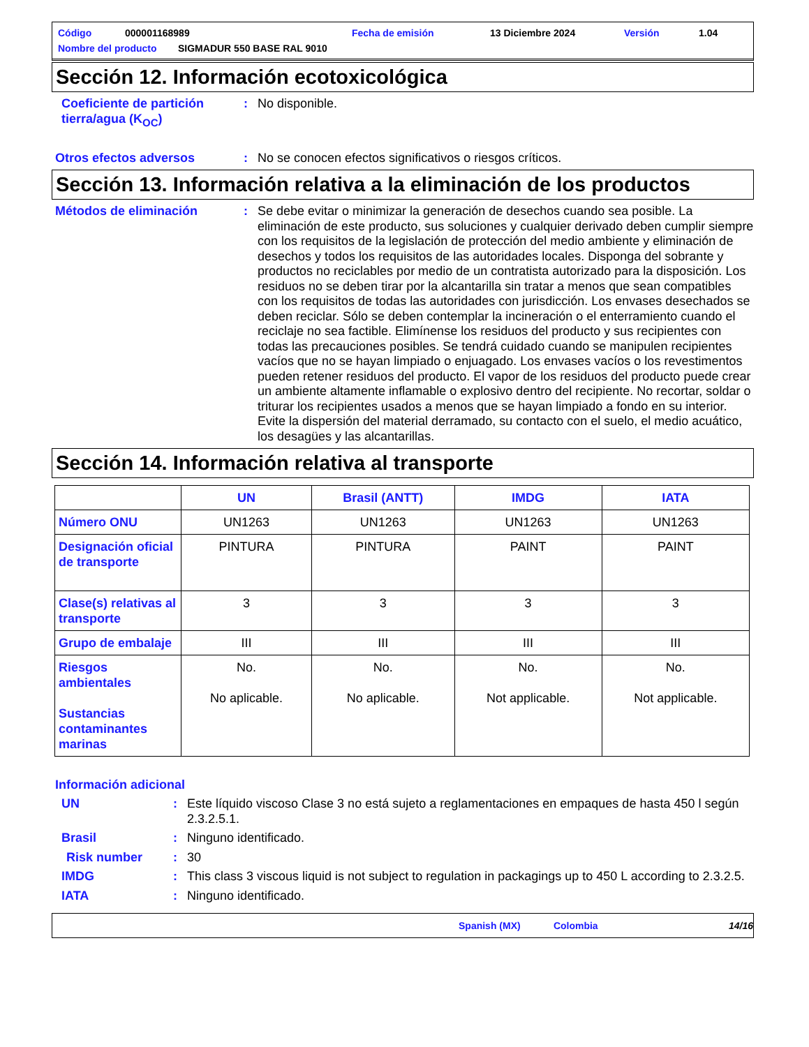Código 000001168989 Fecha de emisión 13 Diciembre 2024 Versión 1.04
Nombre del producto SIGMADUR 550 BASE RAL 9010
Sección 12. Información ecotoxicológica
Coeficiente de partición tierra/agua (K<sub>OC</sub>)
: No disponible.
Otros efectos adversos : No se conocen efectos significativos o riesgos críticos.
Sección 13. Información relativa a la eliminación de los productos
Métodos de eliminación : Se debe evitar o minimizar la generación de desechos cuando sea posible. La eliminación de este producto, sus soluciones y cualquier derivado deben cumplir siempre con los requisitos de la legislación de protección del medio ambiente y eliminación de desechos y todos los requisitos de las autoridades locales. Disponga del sobrante y productos no reciclables por medio de un contratista autorizado para la disposición. Los residuos no se deben tirar por la alcantarilla sin tratar a menos que sean compatibles con los requisitos de todas las autoridades con jurisdicción. Los envases desechados se deben reciclar. Sólo se deben contemplar la incineración o el enterramiento cuando el reciclaje no sea factible. Elimínense los residuos del producto y sus recipientes con todas las precauciones posibles. Se tendrá cuidado cuando se manipulen recipientes vacíos que no se hayan limpiado o enjuagado. Los envases vacíos o los revestimentos pueden retener residuos del producto. El vapor de los residuos del producto puede crear un ambiente altamente inflamable o explosivo dentro del recipiente. No recortar, soldar o triturar los recipientes usados a menos que se hayan limpiado a fondo en su interior. Evite la dispersión del material derramado, su contacto con el suelo, el medio acuático, los desagües y las alcantarillas.
Sección 14. Información relativa al transporte
| | UN | Brasil (ANTT) | IMDG | IATA |
| --- | --- | --- | --- | --- |
| Número ONU | UN1263 | UN1263 | UN1263 | UN1263 |
| Designación oficial de transporte | PINTURA | PINTURA | PAINT | PAINT |
| Clase(s) relativas al transporte | 3 | 3 | 3 | 3 |
| Grupo de embalaje | III | III | III | III |
| Riesgos ambientales Sustancias contaminantes marinas | No. No aplicable. | No. No aplicable. | No. Not applicable. | No. Not applicable. |
Información adicional
UN : Este líquido viscoso Clase 3 no está sujeto a reglamentaciones en empaques de hasta 450 l según 2.3.2.5.1.
Brasil : Ninguno identificado.
Risk number : 30
IMDG : This class 3 viscous liquid is not subject to regulation in packagings up to 450 L according to 2.3.2.5.
IATA : Ninguno identificado.
Spanish (MX) Colombia 14/16